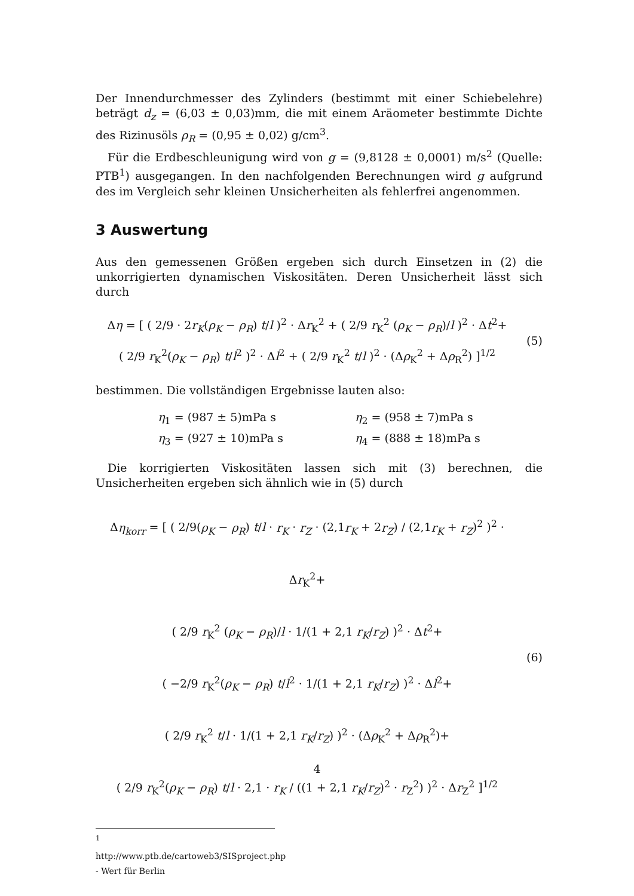Der Innendurchmesser des Zylinders (bestimmt mit einer Schiebelehre) beträgt d<sub>z</sub> = (6,03 ± 0,03)mm, die mit einem Aräometer bestimmte Dichte des Rizinusöls ρ<sub>R</sub> = (0,95 ± 0,02) g/cm<sup>3</sup>.
Für die Erdbeschleunigung wird von g = (9,8128 ± 0,0001) m/s<sup>2</sup> (Quelle: PTB<sup>1</sup>) ausgegangen. In den nachfolgenden Berechnungen wird g aufgrund des im Vergleich sehr kleinen Unsicherheiten als fehlerfrei angenommen.
3 Auswertung
Aus den gemessenen Größen ergeben sich durch Einsetzen in (2) die unkorrigierten dynamischen Viskositäten. Deren Unsicherheit lässt sich durch
Δη = [ ( 2/9 · 2r<sub>K</sub>(ρ<sub>K</sub> − ρ<sub>R</sub>) t/l )<sup>2</sup> · Δr<sub>K</sub><sup>2</sup> + ( 2/9 r<sub>K</sub><sup>2</sup> (ρ<sub>K</sub> − ρ<sub>R</sub>)/l )<sup>2</sup> · Δt<sup>2</sup>+
( 2/9 r<sub>K</sub><sup>2</sup>(ρ<sub>K</sub> − ρ<sub>R</sub>) t/l<sup>2</sup> )<sup>2</sup> · Δl<sup>2</sup> + ( 2/9 r<sub>K</sub><sup>2</sup> t/l )<sup>2</sup> · (Δρ<sub>K</sub><sup>2</sup> + Δρ<sub>R</sub><sup>2</sup>) ]<sup>1/2</sup>
(5)
bestimmen. Die vollständigen Ergebnisse lauten also:
| η<sub>1</sub> = (987 ± 5)mPa s | η<sub>2</sub> = (958 ± 7)mPa s |
| η<sub>3</sub> = (927 ± 10)mPa s | η<sub>4</sub> = (888 ± 18)mPa s |
Die korrigierten Viskositäten lassen sich mit (3) berechnen, die Unsicherheiten ergeben sich ähnlich wie in (5) durch
Δη<sub>korr</sub> = [ ( 2/9(ρ<sub>K</sub> − ρ<sub>R</sub>) t/l · r<sub>K</sub> · r<sub>Z</sub> · (2,1r<sub>K</sub> + 2r<sub>Z</sub>) / (2,1r<sub>K</sub> + r<sub>Z</sub>)<sup>2</sup> )<sup>2</sup> · Δr<sub>K</sub><sup>2</sup>+
( 2/9 r<sub>K</sub><sup>2</sup> (ρ<sub>K</sub> − ρ<sub>R</sub>)/l · 1/(1 + 2,1 r<sub>K</sub>/r<sub>Z</sub>) )<sup>2</sup> · Δt<sup>2</sup>+
( −2/9 r<sub>K</sub><sup>2</sup>(ρ<sub>K</sub> − ρ<sub>R</sub>) t/l<sup>2</sup> · 1/(1 + 2,1 r<sub>K</sub>/r<sub>Z</sub>) )<sup>2</sup> · Δl<sup>2</sup>+
( 2/9 r<sub>K</sub><sup>2</sup> t/l · 1/(1 + 2,1 r<sub>K</sub>/r<sub>Z</sub>) )<sup>2</sup> · (Δρ<sub>K</sub><sup>2</sup> + Δρ<sub>R</sub><sup>2</sup>)+
( 2/9 r<sub>K</sub><sup>2</sup>(ρ<sub>K</sub> − ρ<sub>R</sub>) t/l · 2,1 · r<sub>K</sub> / ((1 + 2,1 r<sub>K</sub>/r<sub>Z</sub>)<sup>2</sup> · r<sub>Z</sub><sup>2</sup>) )<sup>2</sup> · Δr<sub>Z</sub><sup>2</sup> ]<sup>1/2</sup>
(6)
<sup>1</sup> http://www.ptb.de/cartoweb3/SISproject.php - Wert für Berlin
4